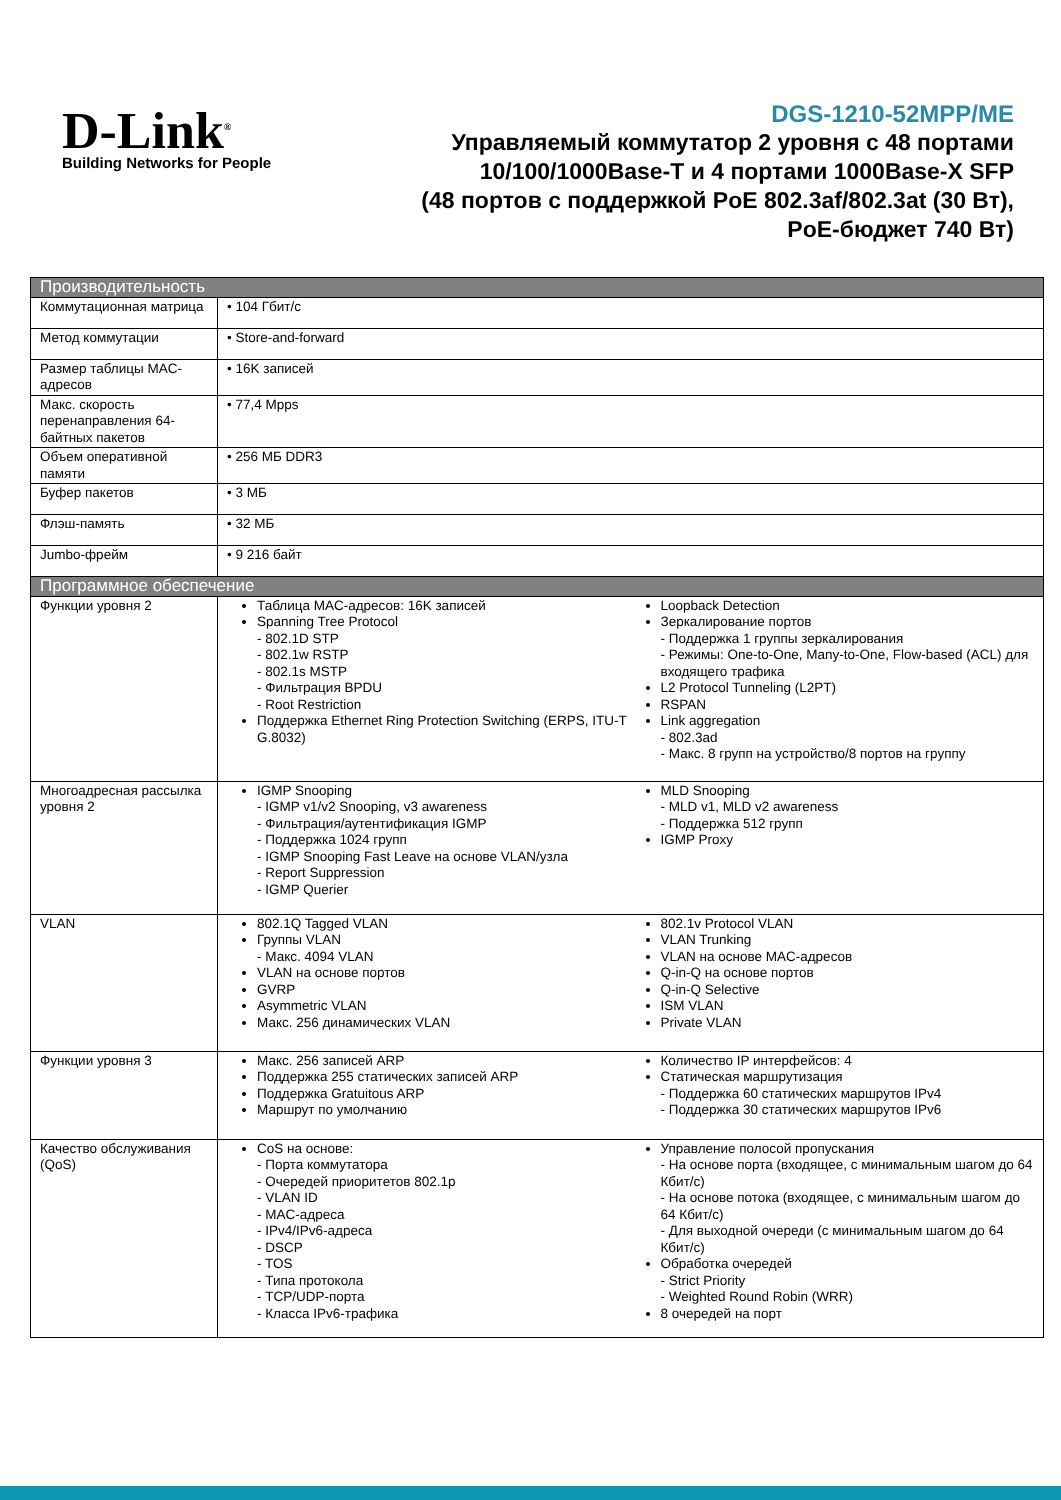D-Link<sup>®</sup>
Building Networks for People
DGS-1210-52MPP/ME
Управляемый коммутатор 2 уровня с 48 портами
10/100/1000Base-T и 4 портами 1000Base-X SFP
(48 портов с поддержкой PoE 802.3af/802.3at (30 Вт),
PoE-бюджет 740 Вт)
| Производительность | |
| --- | --- |
| Коммутационная матрица | • 104 Гбит/с |
| Метод коммутации | • Store-and-forward |
| Размер таблицы MAC-адресов | • 16K записей |
| Макс. скорость перенаправления 64-байтных пакетов | • 77,4 Mpps |
| Объем оперативной памяти | • 256 МБ DDR3 |
| Буфер пакетов | • 3 МБ |
| Флэш-память | • 32 МБ |
| Jumbo-фрейм | • 9 216 байт |
| Программное обеспечение | |
| Функции уровня 2 | Таблица MAC-адресов: 16K записей Spanning Tree Protocol - 802.1D STP - 802.1w RSTP - 802.1s MSTP - Фильтрация BPDU - Root Restriction Поддержка Ethernet Ring Protection Switching (ERPS, ITU-T G.8032) Loopback Detection Зеркалирование портов - Поддержка 1 группы зеркалирования - Режимы: One-to-One, Many-to-One, Flow-based (ACL) для входящего трафика L2 Protocol Tunneling (L2PT) RSPAN Link aggregation - 802.3ad - Макс. 8 групп на устройство/8 портов на группу |
| Многоадресная рассылка уровня 2 | IGMP Snooping - IGMP v1/v2 Snooping, v3 awareness - Фильтрация/аутентификация IGMP - Поддержка 1024 групп - IGMP Snooping Fast Leave на основе VLAN/узла - Report Suppression - IGMP Querier MLD Snooping - MLD v1, MLD v2 awareness - Поддержка 512 групп IGMP Proxy |
| VLAN | 802.1Q Tagged VLAN Группы VLAN - Макс. 4094 VLAN VLAN на основе портов GVRP Asymmetric VLAN Макс. 256 динамических VLAN 802.1v Protocol VLAN VLAN Trunking VLAN на основе MAC-адресов Q-in-Q на основе портов Q-in-Q Selective ISM VLAN Private VLAN |
| Функции уровня 3 | Макс. 256 записей ARP Поддержка 255 статических записей ARP Поддержка Gratuitous ARP Маршрут по умолчанию Количество IP интерфейсов: 4 Статическая маршрутизация - Поддержка 60 статических маршрутов IPv4 - Поддержка 30 статических маршрутов IPv6 |
| Качество обслуживания (QoS) | CoS на основе: - Порта коммутатора - Очередей приоритетов 802.1p - VLAN ID - MAC-адреса - IPv4/IPv6-адреса - DSCP - TOS - Типа протокола - TCP/UDP-порта - Класса IPv6-трафика Управление полосой пропускания - На основе порта (входящее, с минимальным шагом до 64 Кбит/с) - На основе потока (входящее, с минимальным шагом до 64 Кбит/с) - Для выходной очереди (с минимальным шагом до 64 Кбит/с) Обработка очередей - Strict Priority - Weighted Round Robin (WRR) 8 очередей на порт |